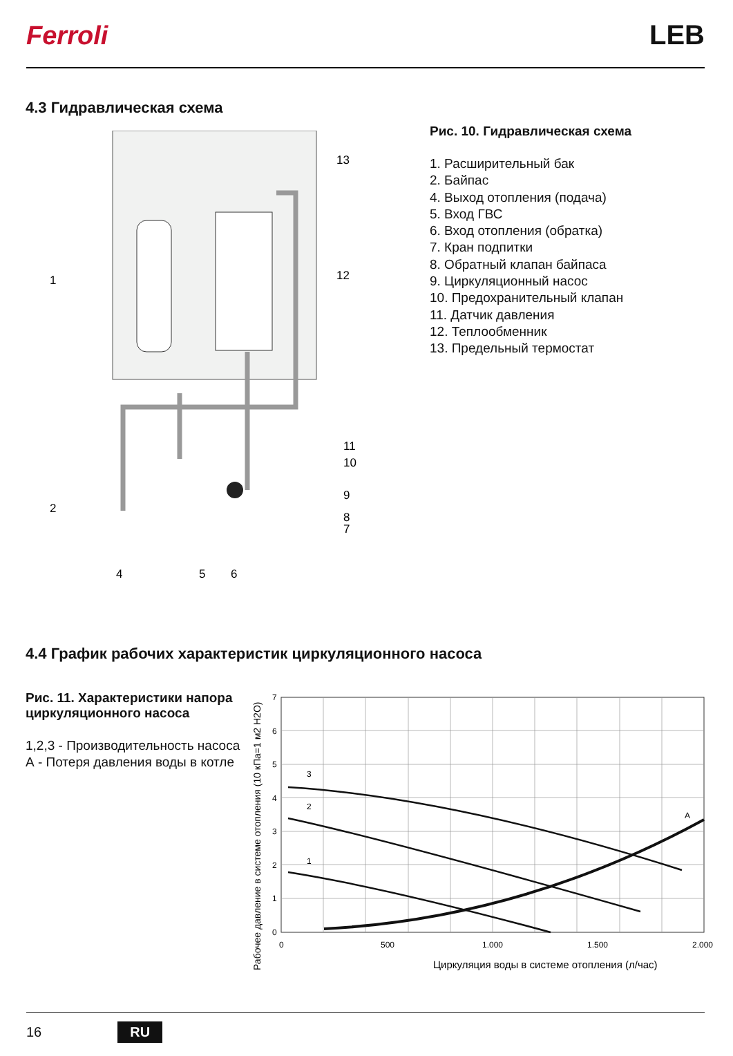Ferroli
LEB
4.3 Гидравлическая схема
1
2
13
12
11
10
9
8
7
4
5
6
Рис. 10. Гидравлическая схема
1. Расширительный бак
2. Байпас
4. Выход отопления (подача)
5. Вход ГВС
6. Вход отопления (обратка)
7. Кран подпитки
8. Обратный клапан байпаса
9. Циркуляционный насос
10. Предохранительный клапан
11. Датчик давления
12. Теплообменник
13. Предельный термостат
4.4 График рабочих характеристик циркуляционного насоса
Рис. 11. Характеристики напора циркуляционного насоса
1,2,3 - Производительность насоса
А - Потеря давления воды в котле
Рабочее давление в системе отопления (10 кПа=1 м2 Н2О)
7
6
5
4
3
2
1
0
0
500
1.000
1.500
2.000
3
2
1
A
Циркуляция воды в системе отопления (л/час)
16 RU